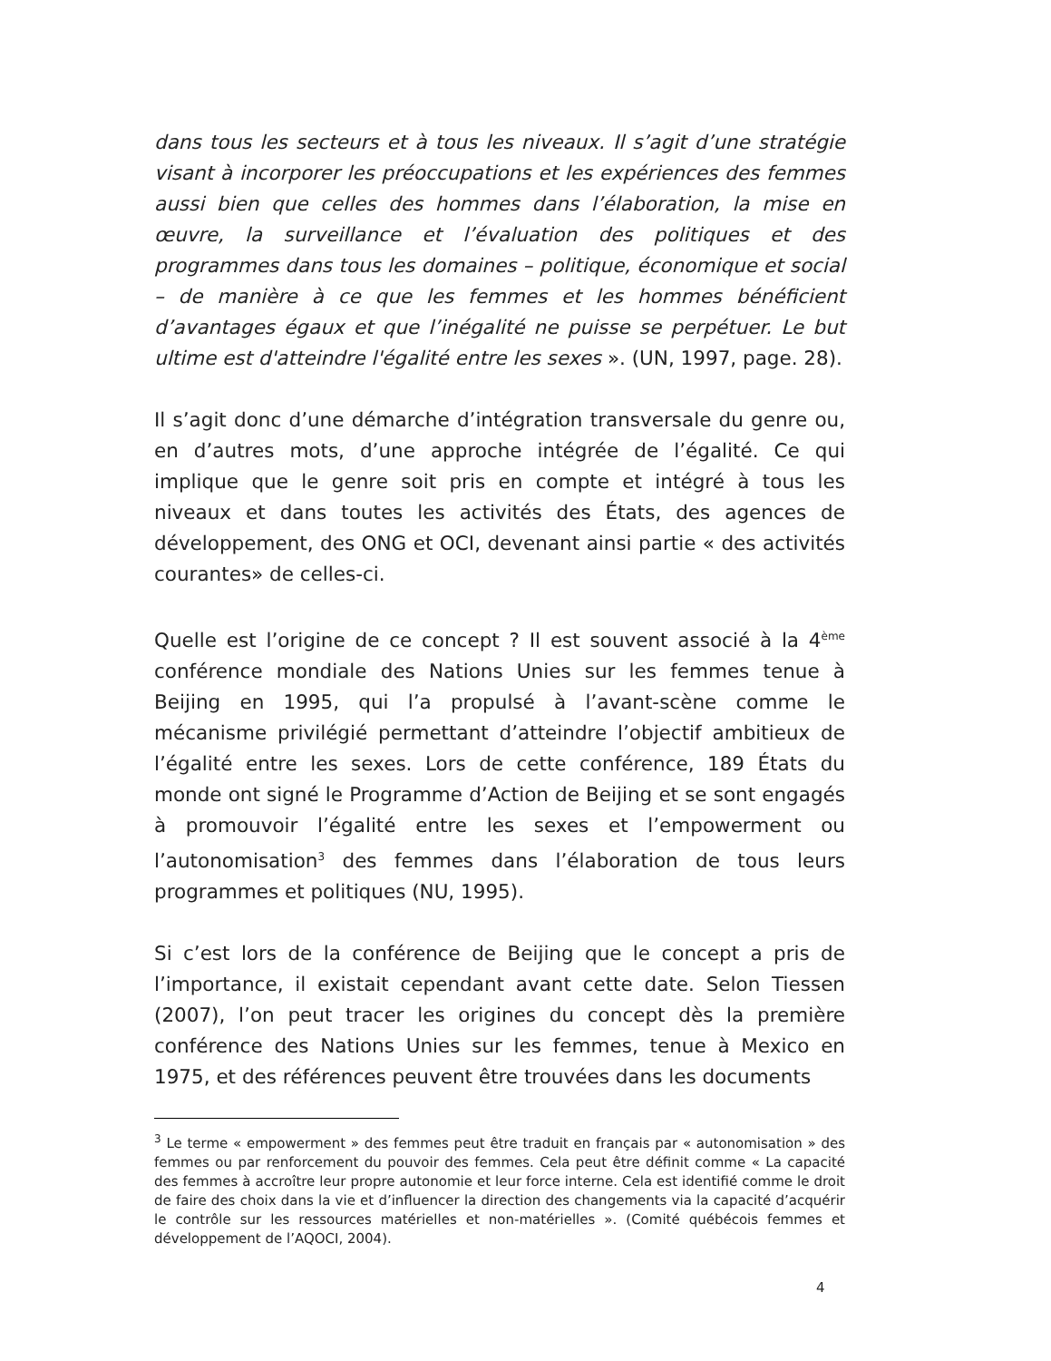dans tous les secteurs et à tous les niveaux. Il s’agit d’une stratégie visant à incorporer les préoccupations et les expériences des femmes aussi bien que celles des hommes dans l’élaboration, la mise en œuvre, la surveillance et l’évaluation des politiques et des programmes dans tous les domaines – politique, économique et social – de manière à ce que les femmes et les hommes bénéficient d’avantages égaux et que l’inégalité ne puisse se perpétuer. Le but ultime est d'atteindre l'égalité entre les sexes ». (UN, 1997, page. 28).
Il s’agit donc d’une démarche d’intégration transversale du genre ou, en d’autres mots, d’une approche intégrée de l’égalité. Ce qui implique que le genre soit pris en compte et intégré à tous les niveaux et dans toutes les activités des États, des agences de développement, des ONG et OCI, devenant ainsi partie « des activités courantes» de celles-ci.
Quelle est l’origine de ce concept ? Il est souvent associé à la 4<sup>ème</sup> conférence mondiale des Nations Unies sur les femmes tenue à Beijing en 1995, qui l’a propulsé à l’avant-scène comme le mécanisme privilégié permettant d’atteindre l’objectif ambitieux de l’égalité entre les sexes. Lors de cette conférence, 189 États du monde ont signé le Programme d’Action de Beijing et se sont engagés à promouvoir l’égalité entre les sexes et l’empowerment ou l’autonomisation<sup>3</sup> des femmes dans l’élaboration de tous leurs programmes et politiques (NU, 1995).
Si c’est lors de la conférence de Beijing que le concept a pris de l’importance, il existait cependant avant cette date. Selon Tiessen (2007), l’on peut tracer les origines du concept dès la première conférence des Nations Unies sur les femmes, tenue à Mexico en 1975, et des références peuvent être trouvées dans les documents
<sup>3</sup> Le terme « empowerment » des femmes peut être traduit en français par « autonomisation » des femmes ou par renforcement du pouvoir des femmes. Cela peut être définit comme « La capacité des femmes à accroître leur propre autonomie et leur force interne. Cela est identifié comme le droit de faire des choix dans la vie et d’influencer la direction des changements via la capacité d’acquérir le contrôle sur les ressources matérielles et non-matérielles ». (Comité québécois femmes et développement de l’AQOCI, 2004).
4